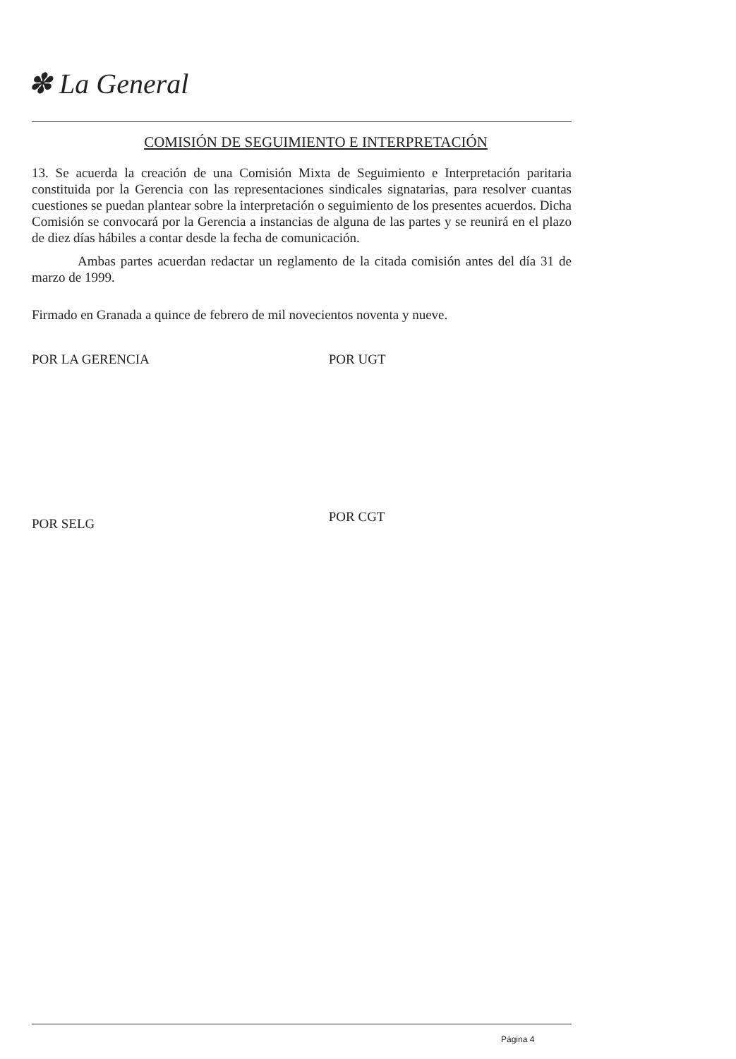✽ La General
COMISIÓN DE SEGUIMIENTO E INTERPRETACIÓN
13. Se acuerda la creación de una Comisión Mixta de Seguimiento e Interpretación paritaria constituida por la Gerencia con las representaciones sindicales signatarias, para resolver cuantas cuestiones se puedan plantear sobre la interpretación o seguimiento de los presentes acuerdos. Dicha Comisión se convocará por la Gerencia a instancias de alguna de las partes y se reunirá en el plazo de diez días hábiles a contar desde la fecha de comunicación.
Ambas partes acuerdan redactar un reglamento de la citada comisión antes del día 31 de marzo de 1999.
Firmado en Granada a quince de febrero de mil novecientos noventa y nueve.
POR LA GERENCIA
POR SELG
POR UGT
POR CGT
Página 4